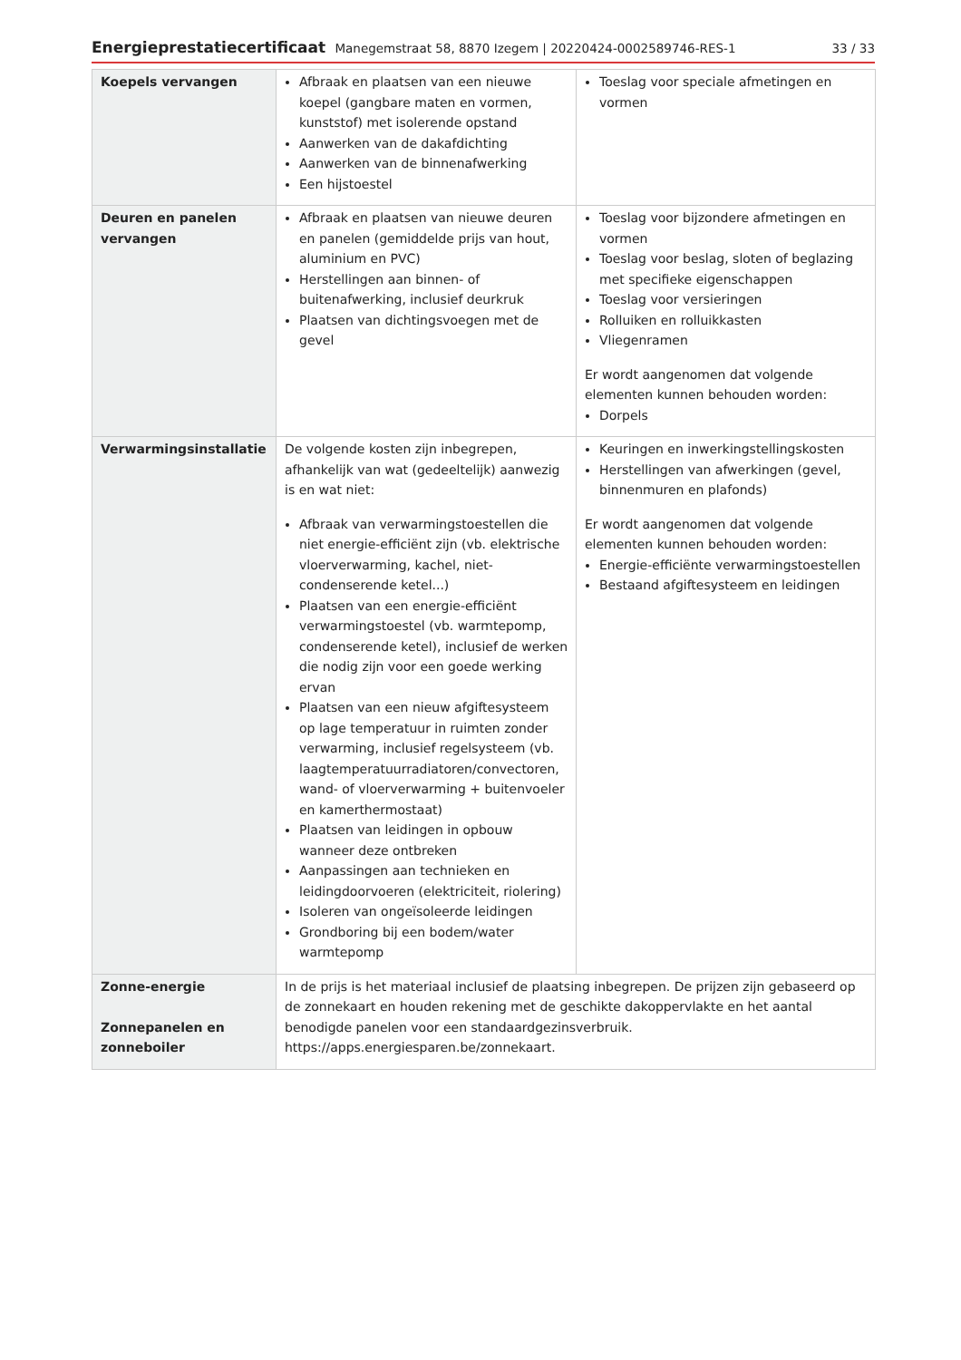Energieprestatiecertificaat Manegemstraat 58, 8870 Izegem | 20220424-0002589746-RES-1 33 / 33
| Koepels vervangen | Afbraak en plaatsen van een nieuwe koepel (gangbare maten en vormen, kunststof) met isolerende opstand Aanwerken van de dakafdichting Aanwerken van de binnenafwerking Een hijstoestel | Toeslag voor speciale afmetingen en vormen |
| Deuren en panelen vervangen | Afbraak en plaatsen van nieuwe deuren en panelen (gemiddelde prijs van hout, aluminium en PVC) Herstellingen aan binnen- of buitenafwerking, inclusief deurkruk Plaatsen van dichtingsvoegen met de gevel | Toeslag voor bijzondere afmetingen en vormen Toeslag voor beslag, sloten of beglazing met specifieke eigenschappen Toeslag voor versieringen Rolluiken en rolluikkasten Vliegenramen Er wordt aangenomen dat volgende elementen kunnen behouden worden: Dorpels |
| Verwarmingsinstallatie | De volgende kosten zijn inbegrepen, afhankelijk van wat (gedeeltelijk) aanwezig is en wat niet: Afbraak van verwarmingstoestellen die niet energie-efficiënt zijn (vb. elektrische vloerverwarming, kachel, niet-condenserende ketel...) Plaatsen van een energie-efficiënt verwarmingstoestel (vb. warmtepomp, condenserende ketel), inclusief de werken die nodig zijn voor een goede werking ervan Plaatsen van een nieuw afgiftesysteem op lage temperatuur in ruimten zonder verwarming, inclusief regelsysteem (vb. laagtemperatuurradiatoren/convectoren, wand- of vloerverwarming + buitenvoeler en kamerthermostaat) Plaatsen van leidingen in opbouw wanneer deze ontbreken Aanpassingen aan technieken en leidingdoorvoeren (elektriciteit, riolering) Isoleren van ongeïsoleerde leidingen Grondboring bij een bodem/water warmtepomp | Keuringen en inwerkingstellingskosten Herstellingen van afwerkingen (gevel, binnenmuren en plafonds) Er wordt aangenomen dat volgende elementen kunnen behouden worden: Energie-efficiënte verwarmingstoestellen Bestaand afgiftesysteem en leidingen |
| Zonne-energie Zonnepanelen en zonneboiler | In de prijs is het materiaal inclusief de plaatsing inbegrepen. De prijzen zijn gebaseerd op de zonnekaart en houden rekening met de geschikte dakoppervlakte en het aantal benodigde panelen voor een standaardgezinsverbruik. https://apps.energiesparen.be/zonnekaart. | |